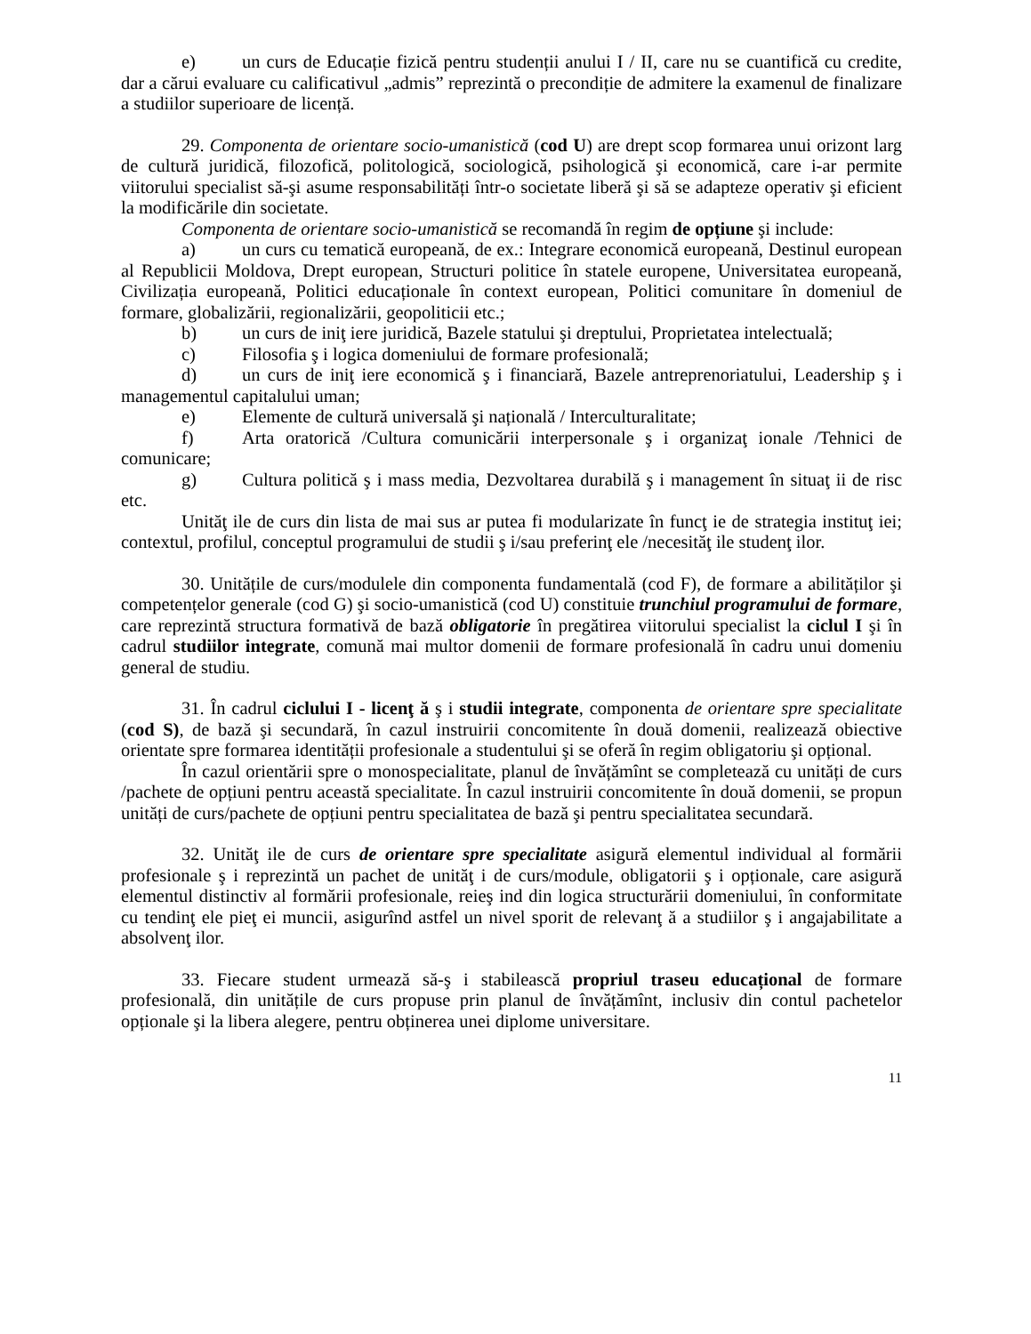e) un curs de Educație fizică pentru studenții anului I / II, care nu se cuantifică cu credite, dar a cărui evaluare cu calificativul „admis” reprezintă o precondiție de admitere la examenul de finalizare a studiilor superioare de licență.
29. Componenta de orientare socio-umanistică (cod U) are drept scop formarea unui orizont larg de cultură juridică, filozofică, politologică, sociologică, psihologică şi economică, care i-ar permite viitorului specialist să-şi asume responsabilități într-o societate liberă şi să se adapteze operativ şi eficient la modificările din societate.
Componenta de orientare socio-umanistică se recomandă în regim de opțiune şi include:
a) un curs cu tematică europeană, de ex.: Integrare economică europeană, Destinul european al Republicii Moldova, Drept european, Structuri politice în statele europene, Universitatea europeană, Civilizația europeană, Politici educaționale în context european, Politici comunitare în domeniul de formare, globalizării, regionalizării, geopoliticii etc.;
b) un curs de iniţ iere juridică, Bazele statului şi dreptului, Proprietatea intelectuală;
c) Filosofia ş i logica domeniului de formare profesională;
d) un curs de iniţ iere economică ş i financiară, Bazele antreprenoriatului, Leadership ş i managementul capitalului uman;
e) Elemente de cultură universală şi națională / Interculturalitate;
f) Arta oratorică /Cultura comunicării interpersonale ş i organizaţ ionale /Tehnici de comunicare;
g) Cultura politică ş i mass media, Dezvoltarea durabilă ş i management în situaţ ii de risc etc.
Unităţ ile de curs din lista de mai sus ar putea fi modularizate în funcţ ie de strategia instituţ iei; contextul, profilul, conceptul programului de studii ş i/sau preferinţ ele /necesităţ ile studenţ ilor.
30. Unitățile de curs/modulele din componenta fundamentală (cod F), de formare a abilităților şi competențelor generale (cod G) şi socio-umanistică (cod U) constituie trunchiul programului de formare, care reprezintă structura formativă de bază obligatorie în pregătirea viitorului specialist la ciclul I şi în cadrul studiilor integrate, comună mai multor domenii de formare profesională în cadru unui domeniu general de studiu.
31. În cadrul ciclului I - licenţ ă ş i studii integrate, componenta de orientare spre specialitate (cod S), de bază şi secundară, în cazul instruirii concomitente în două domenii, realizează obiective orientate spre formarea identității profesionale a studentului şi se oferă în regim obligatoriu şi opțional.
În cazul orientării spre o monospecialitate, planul de învățămînt se completează cu unități de curs /pachete de opțiuni pentru această specialitate. În cazul instruirii concomitente în două domenii, se propun unități de curs/pachete de opțiuni pentru specialitatea de bază şi pentru specialitatea secundară.
32. Unităţ ile de curs de orientare spre specialitate asigură elementul individual al formării profesionale ş i reprezintă un pachet de unităţ i de curs/module, obligatorii ş i opționale, care asigură elementul distinctiv al formării profesionale, reieş ind din logica structurării domeniului, în conformitate cu tendinţ ele pieţ ei muncii, asigurînd astfel un nivel sporit de relevanţ ă a studiilor ş i angajabilitate a absolvenţ ilor.
33. Fiecare student urmează să-ş i stabilească propriul traseu educațional de formare profesională, din unitățile de curs propuse prin planul de învățămînt, inclusiv din contul pachetelor opționale şi la libera alegere, pentru obținerea unei diplome universitare.
11